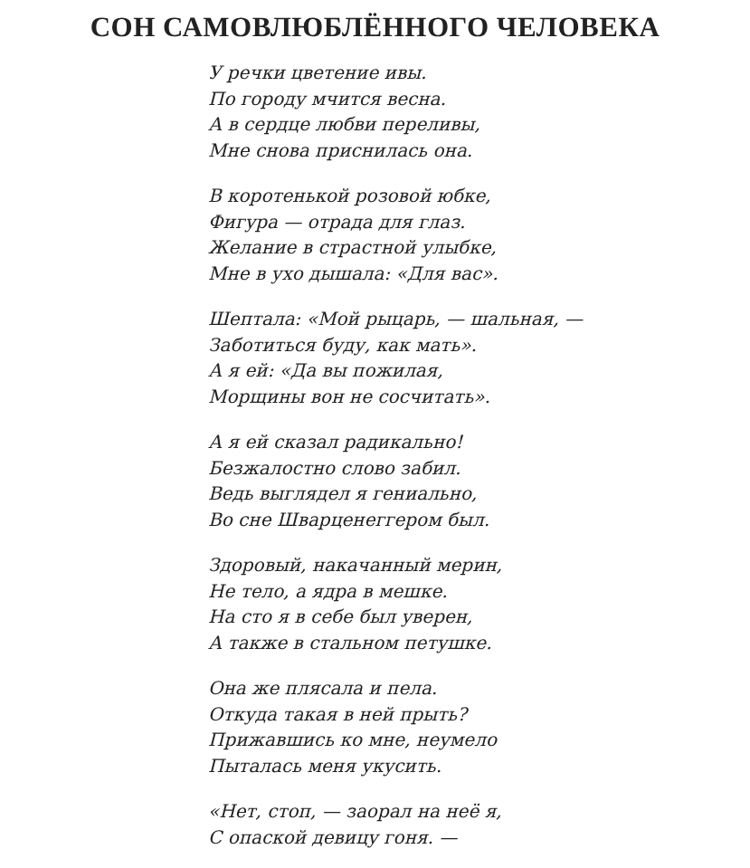СОН САМОВЛЮБЛЁННОГО ЧЕЛОВЕКА
У речки цветение ивы.
По городу мчится весна.
А в сердце любви переливы,
Мне снова приснилась она.
В коротенькой розовой юбке,
Фигура — отрада для глаз.
Желание в страстной улыбке,
Мне в ухо дышала: «Для вас».
Шептала: «Мой рыцарь, — шальная, —
Заботиться буду, как мать».
А я ей: «Да вы пожилая,
Морщины вон не сосчитать».
А я ей сказал радикально!
Безжалостно слово забил.
Ведь выглядел я гениально,
Во сне Шварценеггером был.
Здоровый, накачанный мерин,
Не тело, а ядра в мешке.
На сто я в себе был уверен,
А также в стальном петушке.
Она же плясала и пела.
Откуда такая в ней прыть?
Прижавшись ко мне, неумело
Пыталась меня укусить.
«Нет, стоп, — заорал на неё я,
С опаской девицу гоня. —